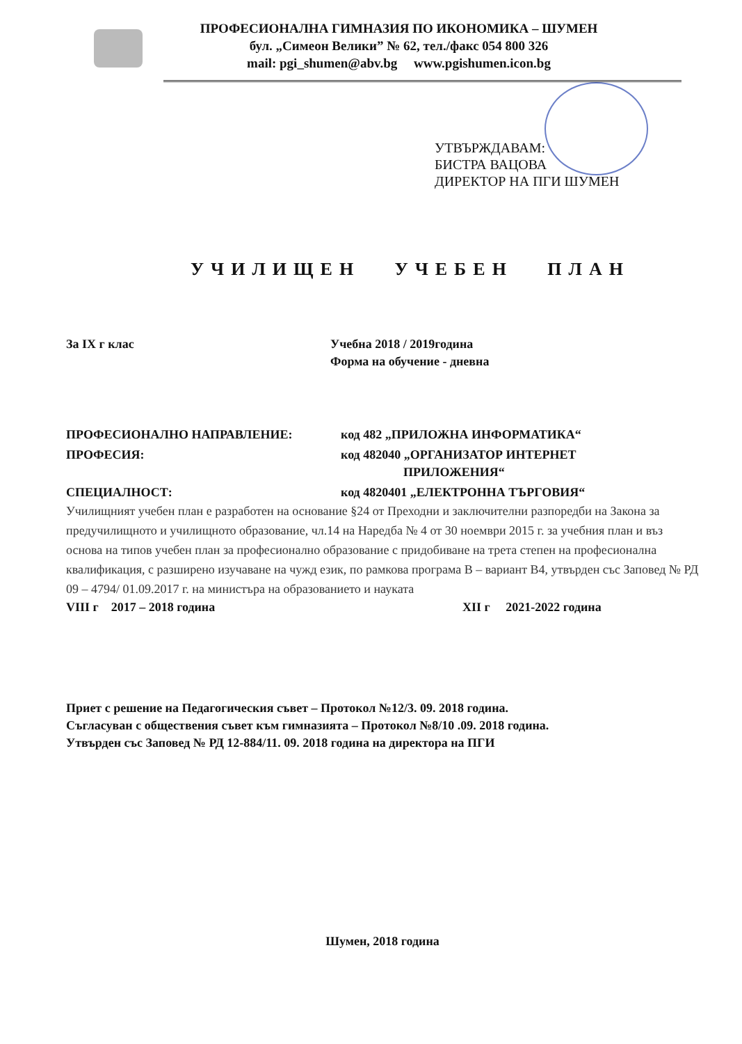ПРОФЕСИОНАЛНА ГИМНАЗИЯ ПО ИКОНОМИКА – ШУМЕН
бул. „Симеон Велики” № 62, тел./факс 054 800 326
mail: pgi_shumen@abv.bg www.pgishumen.icon.bg
УТВЪРЖДАВАМ:
БИСТРА ВАЦОВА
ДИРЕКТОР НА ПГИ ШУМЕН
УЧИЛИЩЕН УЧЕБЕН ПЛАН
За IX г клас Учебна 2018 / 2019година
Форма на обучение - дневна
ПРОФЕСИОНАЛНО НАПРАВЛЕНИЕ: код 482 „ПРИЛОЖНА ИНФОРМАТИКА“
ПРОФЕСИЯ: код 482040 „ОРГАНИЗАТОР ИНТЕРНЕТ
ПРИЛОЖЕНИЯ“
СПЕЦИАЛНОСТ: код 4820401 „ЕЛЕКТРОННА ТЪРГОВИЯ“
Училищният учебен план е разработен на основание §24 от Преходни и заключителни разпоредби на Закона за предучилищното и училищното образование, чл.14 на Наредба № 4 от 30 ноември 2015 г. за учебния план и въз основа на типов учебен план за професионално образование с придобиване на трета степен на професионална квалификация, с разширено изучаване на чужд език, по рамкова програма В – вариант В4, утвърден със Заповед № РД 09 – 4794/ 01.09.2017 г. на министъра на образованието и науката
VIII г 2017 – 2018 година XII г 2021-2022 година
Приет с решение на Педагогическия съвет – Протокол №12/3. 09. 2018 година.
Съгласуван с обществения съвет към гимназията – Протокол №8/10 .09. 2018 година.
Утвърден със Заповед № РД 12-884/11. 09. 2018 година на директора на ПГИ
Шумен, 2018 година